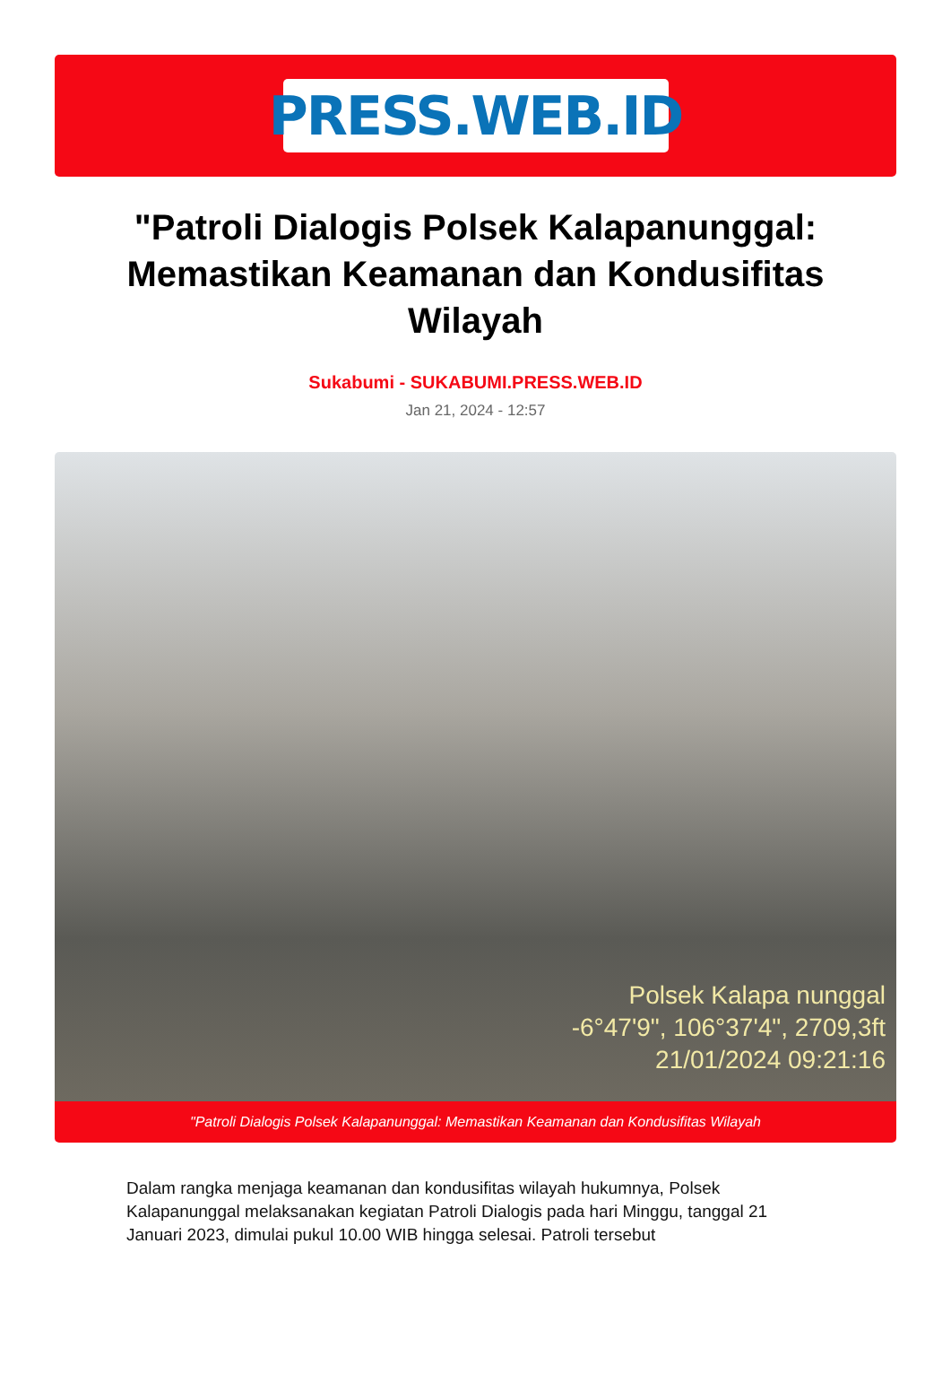PRESS.WEB.ID
"Patroli Dialogis Polsek Kalapanunggal: Memastikan Keamanan dan Kondusifitas Wilayah
Sukabumi - SUKABUMI.PRESS.WEB.ID
Jan 21, 2024 - 12:57
Polsek Kalapa nunggal
-6°47'9", 106°37'4", 2709,3ft
21/01/2024 09:21:16
"Patroli Dialogis Polsek Kalapanunggal: Memastikan Keamanan dan Kondusifitas Wilayah
Dalam rangka menjaga keamanan dan kondusifitas wilayah hukumnya, Polsek Kalapanunggal melaksanakan kegiatan Patroli Dialogis pada hari Minggu, tanggal 21 Januari 2023, dimulai pukul 10.00 WIB hingga selesai. Patroli tersebut